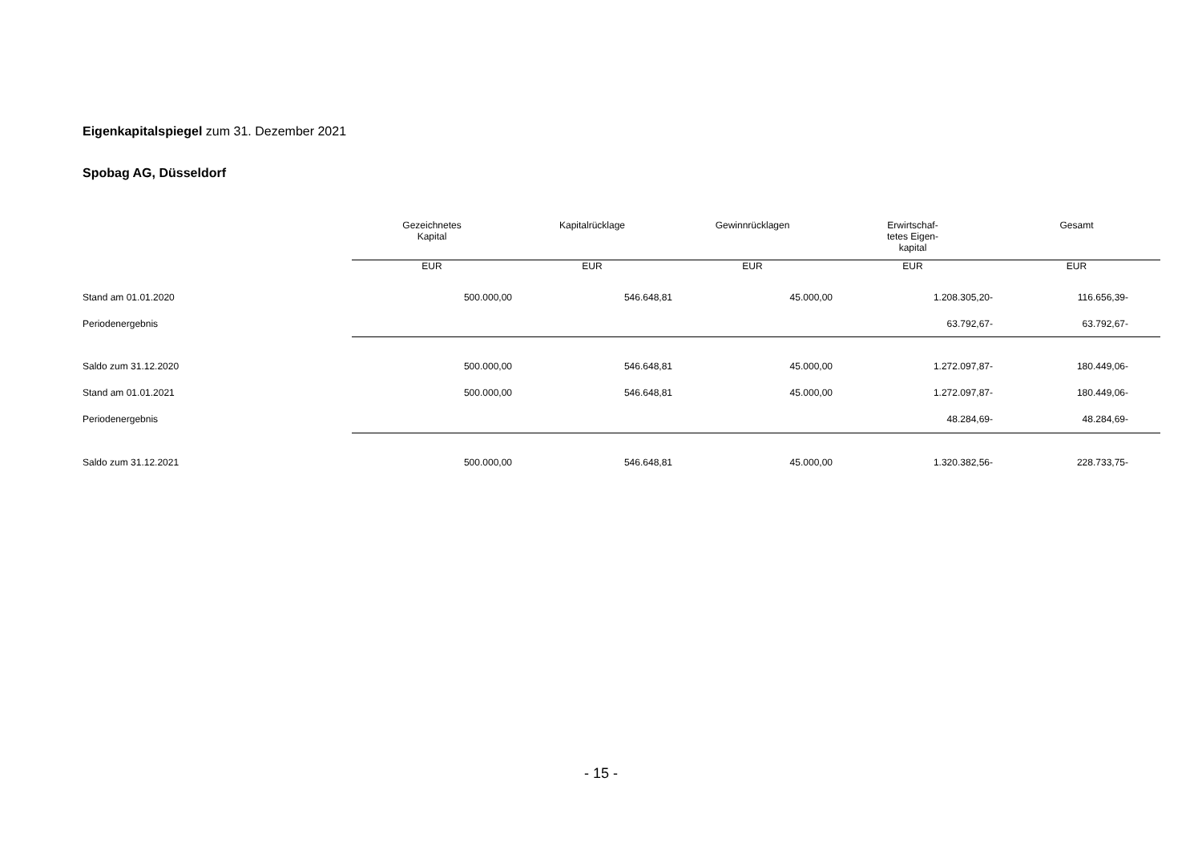Eigenkapitalspiegel zum 31. Dezember 2021
Spobag AG, Düsseldorf
| | Gezeichnetes Kapital | Kapitalrücklage | Gewinnrücklagen | Erwirtschaf- tetes Eigen- kapital | Gesamt |
| --- | --- | --- | --- | --- | --- |
| | EUR | EUR | EUR | EUR | EUR |
| Stand am 01.01.2020 | 500.000,00 | 546.648,81 | 45.000,00 | 1.208.305,20- | 116.656,39- |
| Periodenergebnis | | | | 63.792,67- | 63.792,67- |
| Saldo zum 31.12.2020 | 500.000,00 | 546.648,81 | 45.000,00 | 1.272.097,87- | 180.449,06- |
| Stand am 01.01.2021 | 500.000,00 | 546.648,81 | 45.000,00 | 1.272.097,87- | 180.449,06- |
| Periodenergebnis | | | | 48.284,69- | 48.284,69- |
| Saldo zum 31.12.2021 | 500.000,00 | 546.648,81 | 45.000,00 | 1.320.382,56- | 228.733,75- |
- 15 -